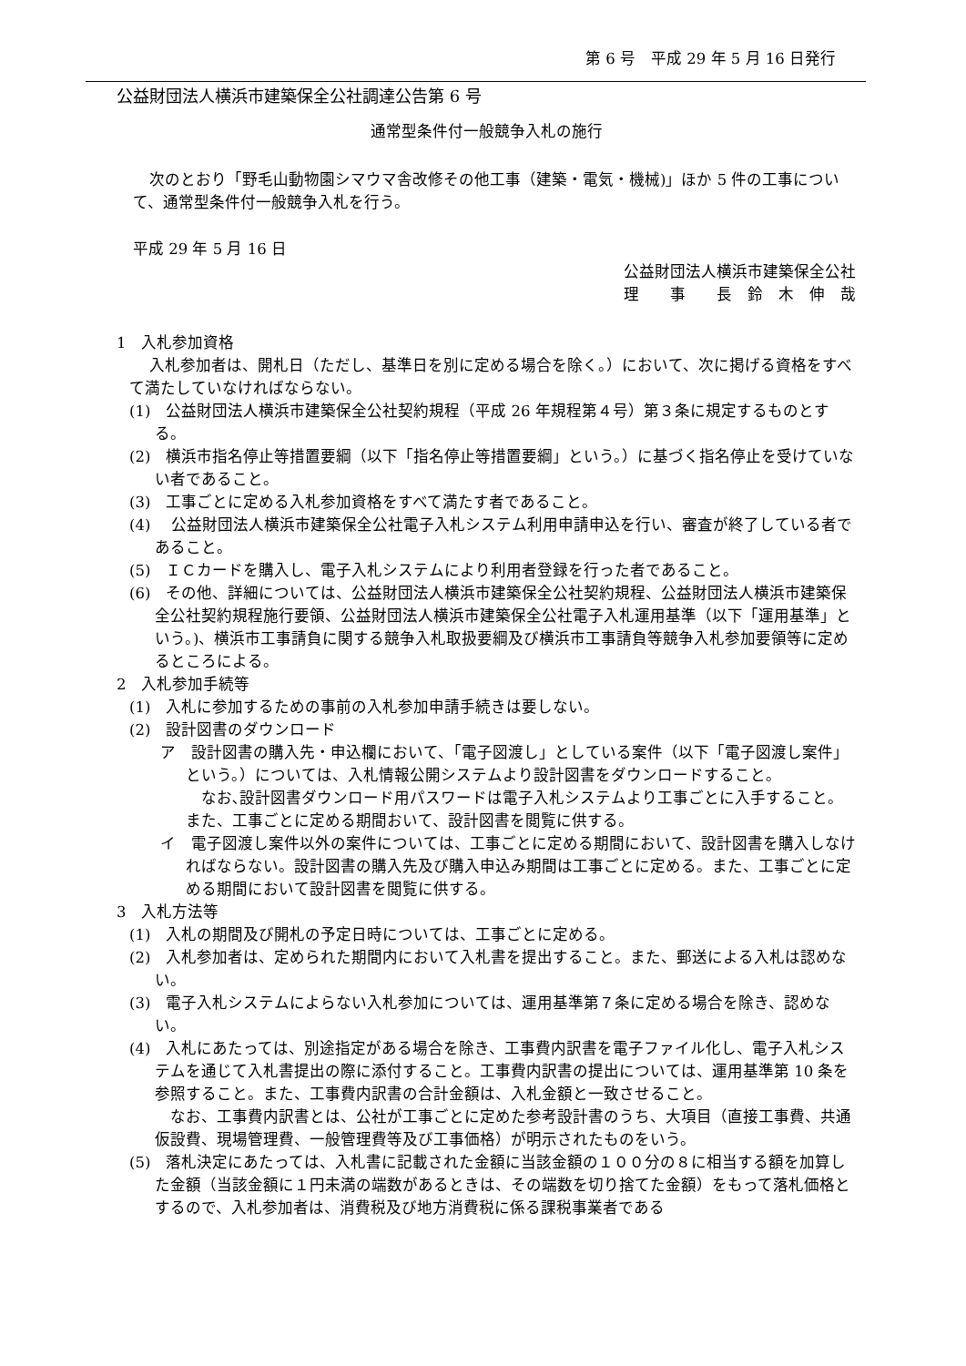第 6 号　平成 29 年 5 月 16 日発行
公益財団法人横浜市建築保全公社調達公告第 6 号
通常型条件付一般競争入札の施行
次のとおり「野毛山動物園シマウマ舎改修その他工事（建築・電気・機械)」ほか 5 件の工事について、通常型条件付一般競争入札を行う。
平成 29 年 5 月 16 日
公益財団法人横浜市建築保全公社
理　　事　　長　鈴　木　伸　哉
1　入札参加資格
入札参加者は、開札日（ただし、基準日を別に定める場合を除く。）において、次に掲げる資格をすべて満たしていなければならない。
(1)　公益財団法人横浜市建築保全公社契約規程（平成 26 年規程第４号）第３条に規定するものとする。
(2)　横浜市指名停止等措置要綱（以下「指名停止等措置要綱」という。）に基づく指名停止を受けていない者であること。
(3)　工事ごとに定める入札参加資格をすべて満たす者であること。
(4)　 公益財団法人横浜市建築保全公社電子入札システム利用申請申込を行い、審査が終了している者であること。
(5)　ＩＣカードを購入し、電子入札システムにより利用者登録を行った者であること。
(6)　その他、詳細については、公益財団法人横浜市建築保全公社契約規程、公益財団法人横浜市建築保全公社契約規程施行要領、公益財団法人横浜市建築保全公社電子入札運用基準（以下「運用基準」という。)、横浜市工事請負に関する競争入札取扱要綱及び横浜市工事請負等競争入札参加要領等に定めるところによる。
2　入札参加手続等
(1)　入札に参加するための事前の入札参加申請手続きは要しない。
(2)　設計図書のダウンロード
ア　設計図書の購入先・申込欄において、「電子図渡し」としている案件（以下「電子図渡し案件」という。）については、入札情報公開システムより設計図書をダウンロードすること。
　なお､設計図書ダウンロード用パスワードは電子入札システムより工事ごとに入手すること。また、工事ごとに定める期間おいて、設計図書を閲覧に供する。
イ　電子図渡し案件以外の案件については、工事ごとに定める期間において、設計図書を購入しなければならない。設計図書の購入先及び購入申込み期間は工事ごとに定める。また、工事ごとに定める期間において設計図書を閲覧に供する。
3　入札方法等
(1)　入札の期間及び開札の予定日時については、工事ごとに定める。
(2)　入札参加者は、定められた期間内において入札書を提出すること。また、郵送による入札は認めない。
(3)　電子入札システムによらない入札参加については、運用基準第７条に定める場合を除き、認めない。
(4)　入札にあたっては、別途指定がある場合を除き、工事費内訳書を電子ファイル化し、電子入札システムを通じて入札書提出の際に添付すること。工事費内訳書の提出については、運用基準第 10 条を参照すること。また、工事費内訳書の合計金額は、入札金額と一致させること。
　なお、工事費内訳書とは、公社が工事ごとに定めた参考設計書のうち、大項目（直接工事費、共通仮設費、現場管理費、一般管理費等及び工事価格）が明示されたものをいう。
(5)　落札決定にあたっては、入札書に記載された金額に当該金額の１００分の８に相当する額を加算した金額（当該金額に１円未満の端数があるときは、その端数を切り捨てた金額）をもって落札価格とするので、入札参加者は、消費税及び地方消費税に係る課税事業者である